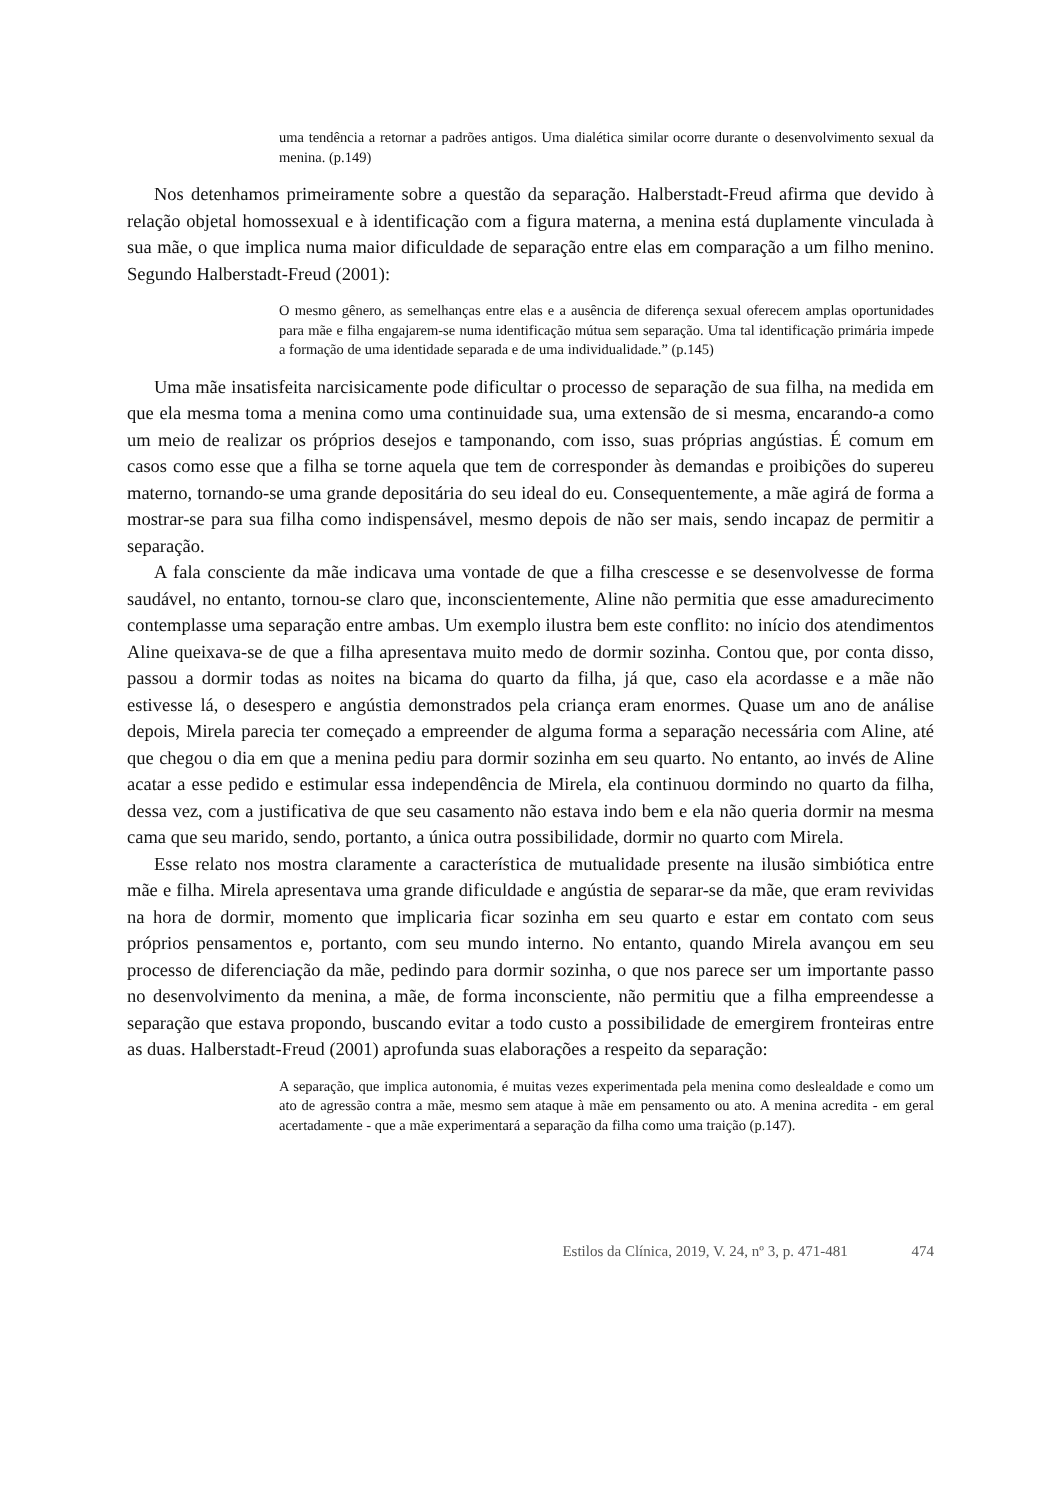uma tendência a retornar a padrões antigos. Uma dialética similar ocorre durante o desenvolvimento sexual da menina. (p.149)
Nos detenhamos primeiramente sobre a questão da separação. Halberstadt-Freud afirma que devido à relação objetal homossexual e à identificação com a figura materna, a menina está duplamente vinculada à sua mãe, o que implica numa maior dificuldade de separação entre elas em comparação a um filho menino. Segundo Halberstadt-Freud (2001):
O mesmo gênero, as semelhanças entre elas e a ausência de diferença sexual oferecem amplas oportunidades para mãe e filha engajarem-se numa identificação mútua sem separação. Uma tal identificação primária impede a formação de uma identidade separada e de uma individualidade.” (p.145)
Uma mãe insatisfeita narcisicamente pode dificultar o processo de separação de sua filha, na medida em que ela mesma toma a menina como uma continuidade sua, uma extensão de si mesma, encarando-a como um meio de realizar os próprios desejos e tamponando, com isso, suas próprias angústias. É comum em casos como esse que a filha se torne aquela que tem de corresponder às demandas e proibições do supereu materno, tornando-se uma grande depositária do seu ideal do eu. Consequentemente, a mãe agirá de forma a mostrar-se para sua filha como indispensável, mesmo depois de não ser mais, sendo incapaz de permitir a separação.
A fala consciente da mãe indicava uma vontade de que a filha crescesse e se desenvolvesse de forma saudável, no entanto, tornou-se claro que, inconscientemente, Aline não permitia que esse amadurecimento contemplasse uma separação entre ambas. Um exemplo ilustra bem este conflito: no início dos atendimentos Aline queixava-se de que a filha apresentava muito medo de dormir sozinha. Contou que, por conta disso, passou a dormir todas as noites na bicama do quarto da filha, já que, caso ela acordasse e a mãe não estivesse lá, o desespero e angústia demonstrados pela criança eram enormes. Quase um ano de análise depois, Mirela parecia ter começado a empreender de alguma forma a separação necessária com Aline, até que chegou o dia em que a menina pediu para dormir sozinha em seu quarto. No entanto, ao invés de Aline acatar a esse pedido e estimular essa independência de Mirela, ela continuou dormindo no quarto da filha, dessa vez, com a justificativa de que seu casamento não estava indo bem e ela não queria dormir na mesma cama que seu marido, sendo, portanto, a única outra possibilidade, dormir no quarto com Mirela.
Esse relato nos mostra claramente a característica de mutualidade presente na ilusão simbiótica entre mãe e filha. Mirela apresentava uma grande dificuldade e angústia de separar-se da mãe, que eram revividas na hora de dormir, momento que implicaria ficar sozinha em seu quarto e estar em contato com seus próprios pensamentos e, portanto, com seu mundo interno. No entanto, quando Mirela avançou em seu processo de diferenciação da mãe, pedindo para dormir sozinha, o que nos parece ser um importante passo no desenvolvimento da menina, a mãe, de forma inconsciente, não permitiu que a filha empreendesse a separação que estava propondo, buscando evitar a todo custo a possibilidade de emergirem fronteiras entre as duas. Halberstadt-Freud (2001) aprofunda suas elaborações a respeito da separação:
A separação, que implica autonomia, é muitas vezes experimentada pela menina como deslealdade e como um ato de agressão contra a mãe, mesmo sem ataque à mãe em pensamento ou ato. A menina acredita - em geral acertadamente - que a mãe experimentará a separação da filha como uma traição (p.147).
Estilos da Clínica, 2019, V. 24, nº 3, p. 471-481 474